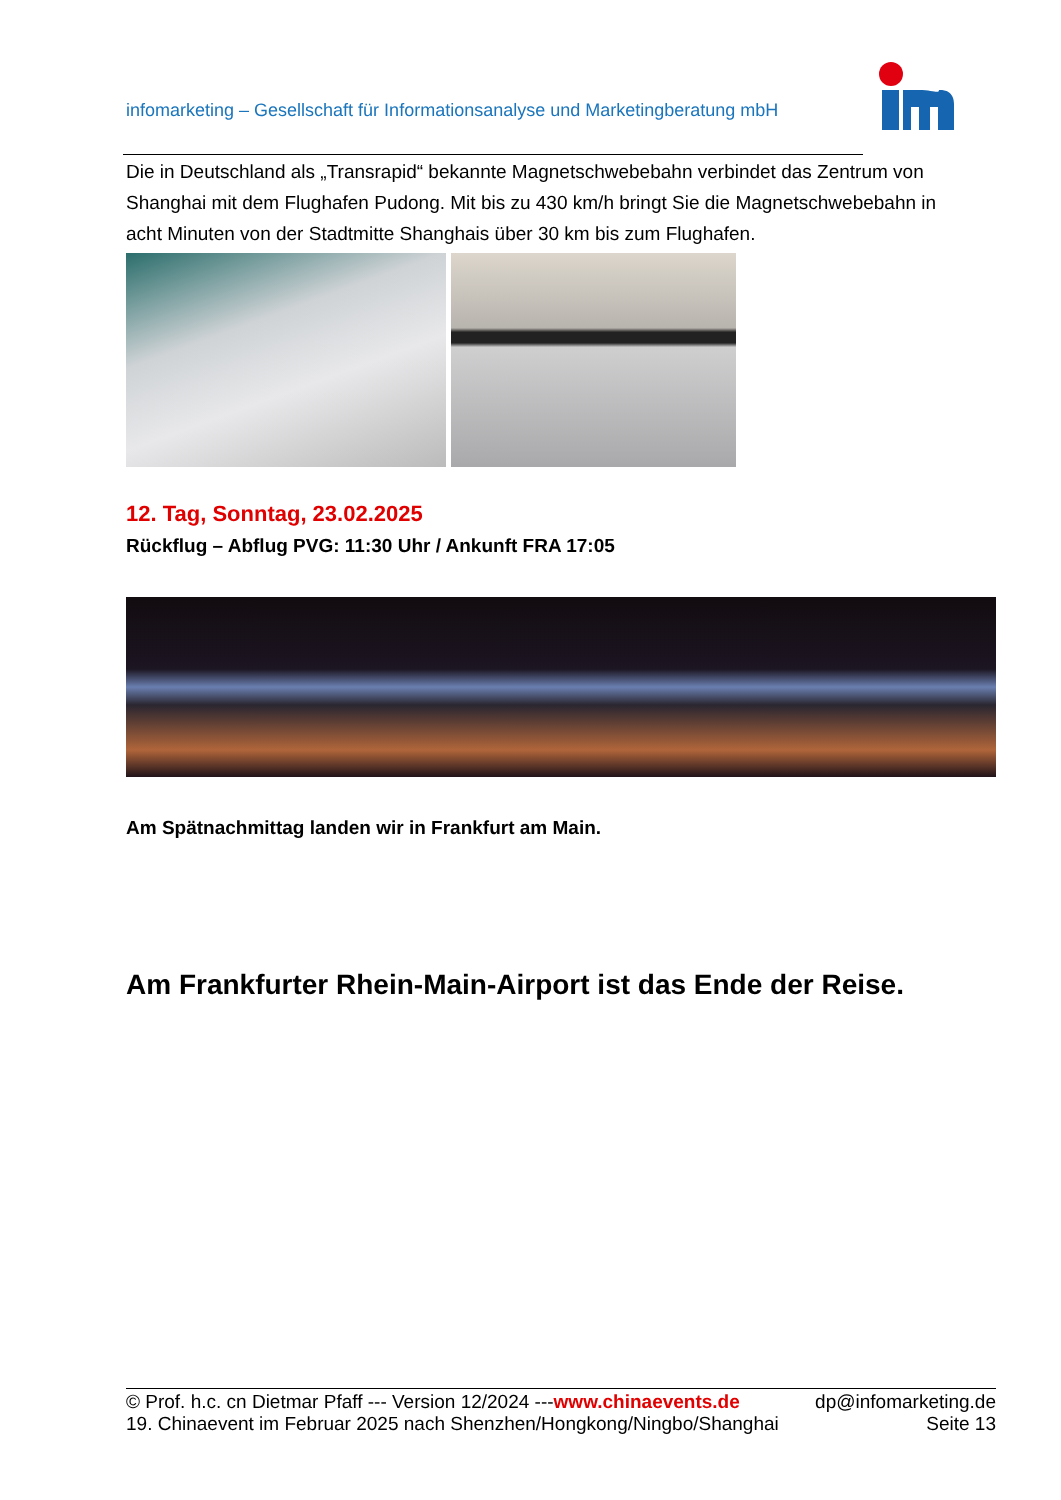infomarketing – Gesellschaft für Informationsanalyse und Marketingberatung mbH
Die in Deutschland als „Transrapid“ bekannte Magnetschwebebahn verbindet das Zentrum von Shanghai mit dem Flughafen Pudong. Mit bis zu 430 km/h bringt Sie die Magnetschwebebahn in acht Minuten von der Stadtmitte Shanghais über 30 km bis zum Flughafen.
12. Tag, Sonntag, 23.02.2025
Rückflug – Abflug PVG: 11:30 Uhr / Ankunft FRA 17:05
Am Spätnachmittag landen wir in Frankfurt am Main.
Am Frankfurter Rhein-Main-Airport ist das Ende der Reise.
© Prof. h.c. cn Dietmar Pfaff --- Version 12/2024 ---www.chinaevents.de dp@infomarketing.de
19. Chinaevent im Februar 2025 nach Shenzhen/Hongkong/Ningbo/Shanghai Seite 13